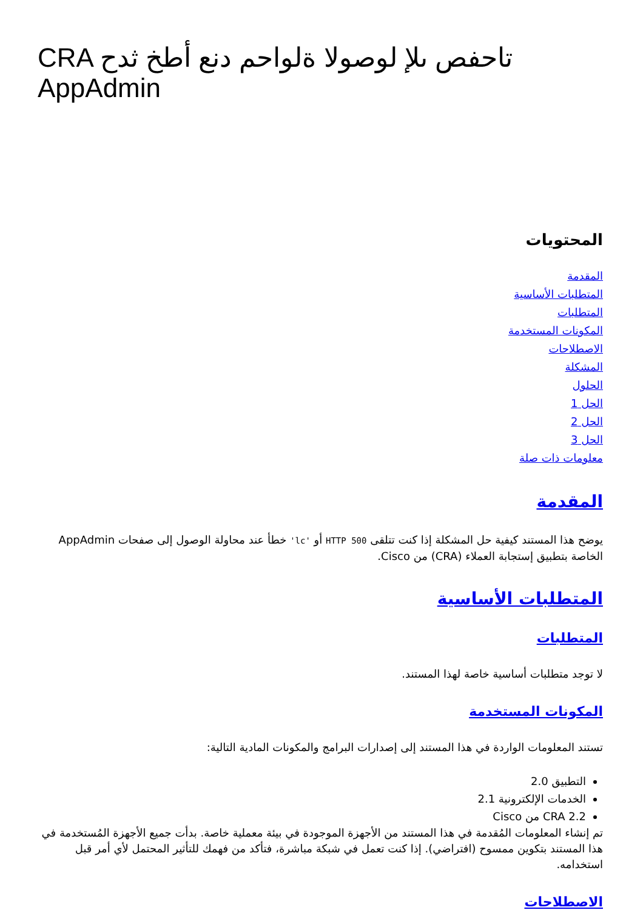CRA تاحفص ىلإ لوصولا ةلواحم دنع أطخ ثدح AppAdmin
المحتويات
المقدمة
المتطلبات الأساسية
المتطلبات
المكونات المستخدمة
الاصطلاحات
المشكلة
الحلول
الحل 1
الحل 2
الحل 3
معلومات ذات صلة
المقدمة
يوضح هذا المستند كيفية حل المشكلة إذا كنت تتلقى HTTP 500 أو 'lc' خطأ عند محاولة الوصول إلى صفحات AppAdmin الخاصة بتطبيق إستجابة العملاء (CRA) من Cisco.
المتطلبات الأساسية
المتطلبات
لا توجد متطلبات أساسية خاصة لهذا المستند.
المكونات المستخدمة
تستند المعلومات الواردة في هذا المستند إلى إصدارات البرامج والمكونات المادية التالية:
التطبيق 2.0
الخدمات الإلكترونية 2.1
CRA 2.2 من Cisco
تم إنشاء المعلومات المُقدمة في هذا المستند من الأجهزة الموجودة في بيئة معملية خاصة. بدأت جميع الأجهزة المُستخدمة في هذا المستند بتكوين ممسوح (افتراضي). إذا كنت تعمل في شبكة مباشرة، فتأكد من فهمك للتأثير المحتمل لأي أمر قبل استخدامه.
الاصطلاحات